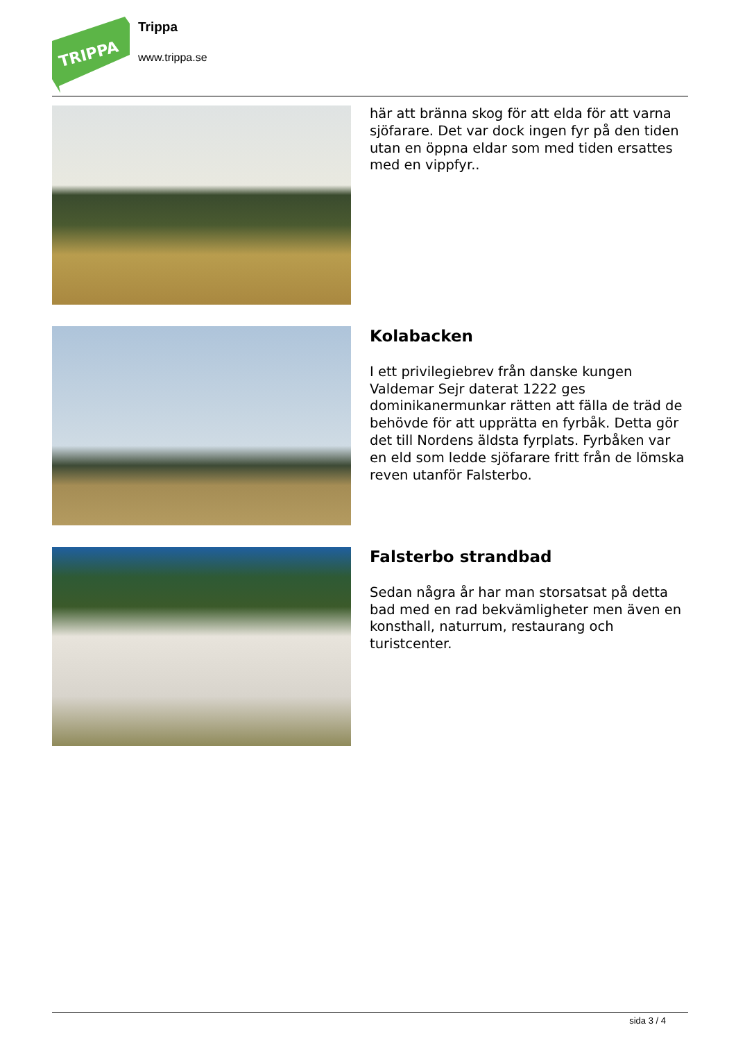TRIPPA
Trippa
www.trippa.se
här att bränna skog för att elda för att varna sjöfarare. Det var dock ingen fyr på den tiden utan en öppna eldar som med tiden ersattes med en vippfyr..
Kolabacken
I ett privilegiebrev från danske kungen Valdemar Sejr daterat 1222 ges dominikanermunkar rätten att fälla de träd de behövde för att upprätta en fyrbåk. Detta gör det till Nordens äldsta fyrplats. Fyrbåken var en eld som ledde sjöfarare fritt från de lömska reven utanför Falsterbo.
Falsterbo strandbad
Sedan några år har man storsatsat på detta bad med en rad bekvämligheter men även en konsthall, naturrum, restaurang och turistcenter.
sida 3 / 4